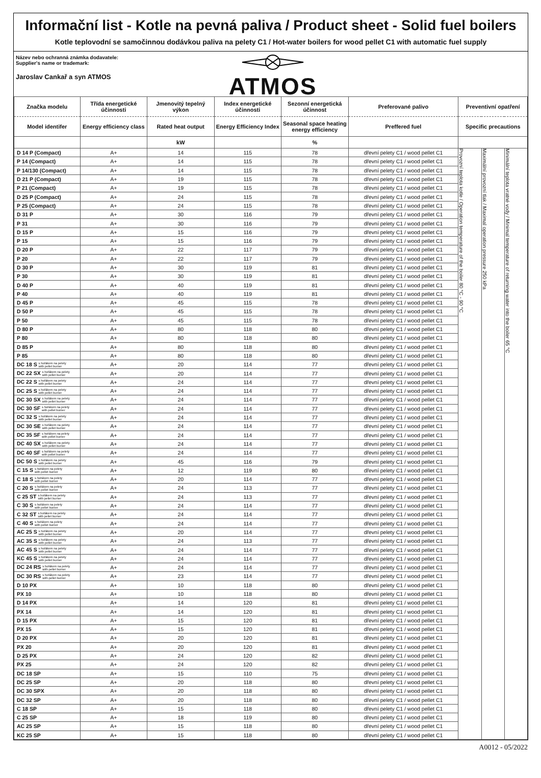Informační list - Kotle na pevná paliva / Product sheet - Solid fuel boilers
Kotle teplovodní se samočinnou dodávkou paliva na pelety C1 / Hot-water boilers for wood pellet C1 with automatic fuel supply
Název nebo ochranná známka dodavatele:
Supplier's name or trademark:
Jaroslav Cankař a syn ATMOS
ATMOS
| Značka modelu | Třída energetické účinnosti | Jmenovitý tepelný výkon | Index energetické účinnosti | Sezonní energetická účinnost | Preferované palivo | Preventivní opatření | | |
| --- | --- | --- | --- | --- | --- | --- | --- | --- |
| Model identifer | Energy efficiency class | Rated heat output | Energy Efficiency Index | Seasonal space heating energy efficiency | Preffered fuel | Specific precautions | | |
| | | kW | | % | | | | |
| D 14 P (Compact) | A+ | 14 | 115 | 78 | dřevní pelety C1 / wood pellet C1 | Provozní teplota kotle / Operation temperature of the boiler 80 °C - 90 °C | Maximální provozní tlak / Maximal operation pressure 250 kPa | Minimální teplota vratné vody / Minimal temperature of returning water into the boiler 65 °C |
| P 14 (Compact) | A+ | 14 | 115 | 78 | dřevní pelety C1 / wood pellet C1 | | | |
| P 14/130 (Compact) | A+ | 14 | 115 | 78 | dřevní pelety C1 / wood pellet C1 | | | |
| D 21 P (Compact) | A+ | 19 | 115 | 78 | dřevní pelety C1 / wood pellet C1 | | | |
| P 21 (Compact) | A+ | 19 | 115 | 78 | dřevní pelety C1 / wood pellet C1 | | | |
| D 25 P (Compact) | A+ | 24 | 115 | 78 | dřevní pelety C1 / wood pellet C1 | | | |
| P 25 (Compact) | A+ | 24 | 115 | 78 | dřevní pelety C1 / wood pellet C1 | | | |
| D 31 P | A+ | 30 | 116 | 79 | dřevní pelety C1 / wood pellet C1 | | | |
| P 31 | A+ | 30 | 116 | 79 | dřevní pelety C1 / wood pellet C1 | | | |
| D 15 P | A+ | 15 | 116 | 79 | dřevní pelety C1 / wood pellet C1 | | | |
| P 15 | A+ | 15 | 116 | 79 | dřevní pelety C1 / wood pellet C1 | | | |
| D 20 P | A+ | 22 | 117 | 79 | dřevní pelety C1 / wood pellet C1 | | | |
| P 20 | A+ | 22 | 117 | 79 | dřevní pelety C1 / wood pellet C1 | | | |
| D 30 P | A+ | 30 | 119 | 81 | dřevní pelety C1 / wood pellet C1 | | | |
| P 30 | A+ | 30 | 119 | 81 | dřevní pelety C1 / wood pellet C1 | | | |
| D 40 P | A+ | 40 | 119 | 81 | dřevní pelety C1 / wood pellet C1 | | | |
| P 40 | A+ | 40 | 119 | 81 | dřevní pelety C1 / wood pellet C1 | | | |
| D 45 P | A+ | 45 | 115 | 78 | dřevní pelety C1 / wood pellet C1 | | | |
| D 50 P | A+ | 45 | 115 | 78 | dřevní pelety C1 / wood pellet C1 | | | |
| P 50 | A+ | 45 | 115 | 78 | dřevní pelety C1 / wood pellet C1 | | | |
| D 80 P | A+ | 80 | 118 | 80 | dřevní pelety C1 / wood pellet C1 | | | |
| P 80 | A+ | 80 | 118 | 80 | dřevní pelety C1 / wood pellet C1 | | | |
| D 85 P | A+ | 80 | 118 | 80 | dřevní pelety C1 / wood pellet C1 | | | |
| P 85 | A+ | 80 | 118 | 80 | dřevní pelety C1 / wood pellet C1 | | | |
| DC 18 S s hořákem na pelety with pellet burner | A+ | 20 | 114 | 77 | dřevní pelety C1 / wood pellet C1 | | | |
| DC 22 SX s hořákem na pelety with pellet burner | A+ | 20 | 114 | 77 | dřevní pelety C1 / wood pellet C1 | | | |
| DC 22 S s hořákem na pelety with pellet burner | A+ | 24 | 114 | 77 | dřevní pelety C1 / wood pellet C1 | | | |
| DC 25 S s hořákem na pelety with pellet burner | A+ | 24 | 114 | 77 | dřevní pelety C1 / wood pellet C1 | | | |
| DC 30 SX s hořákem na pelety with pellet burner | A+ | 24 | 114 | 77 | dřevní pelety C1 / wood pellet C1 | | | |
| DC 30 SF s hořákem na pelety with pellet burner | A+ | 24 | 114 | 77 | dřevní pelety C1 / wood pellet C1 | | | |
| DC 32 S s hořákem na pelety with pellet burner | A+ | 24 | 114 | 77 | dřevní pelety C1 / wood pellet C1 | | | |
| DC 30 SE s hořákem na pelety with pellet burner | A+ | 24 | 114 | 77 | dřevní pelety C1 / wood pellet C1 | | | |
| DC 35 SF s hořákem na pelety with pellet burner | A+ | 24 | 114 | 77 | dřevní pelety C1 / wood pellet C1 | | | |
| DC 40 SX s hořákem na pelety with pellet burner | A+ | 24 | 114 | 77 | dřevní pelety C1 / wood pellet C1 | | | |
| DC 40 SF s hořákem na pelety with pellet burner | A+ | 24 | 114 | 77 | dřevní pelety C1 / wood pellet C1 | | | |
| DC 50 S s hořákem na pelety with pellet burner | A+ | 45 | 116 | 79 | dřevní pelety C1 / wood pellet C1 | | | |
| C 15 S s hořákem na pelety with pellet burner | A+ | 12 | 119 | 80 | dřevní pelety C1 / wood pellet C1 | | | |
| C 18 S s hořákem na pelety with pellet burner | A+ | 20 | 114 | 77 | dřevní pelety C1 / wood pellet C1 | | | |
| C 20 S s hořákem na pelety with pellet burner | A+ | 24 | 113 | 77 | dřevní pelety C1 / wood pellet C1 | | | |
| C 25 ST s hořákem na pelety with pellet burner | A+ | 24 | 113 | 77 | dřevní pelety C1 / wood pellet C1 | | | |
| C 30 S s hořákem na pelety with pellet burner | A+ | 24 | 114 | 77 | dřevní pelety C1 / wood pellet C1 | | | |
| C 32 ST s hořákem na pelety with pellet burner | A+ | 24 | 114 | 77 | dřevní pelety C1 / wood pellet C1 | | | |
| C 40 S s hořákem na pelety with pellet burner | A+ | 24 | 114 | 77 | dřevní pelety C1 / wood pellet C1 | | | |
| AC 25 S s hořákem na pelety with pellet burner | A+ | 20 | 114 | 77 | dřevní pelety C1 / wood pellet C1 | | | |
| AC 35 S s hořákem na pelety with pellet burner | A+ | 24 | 113 | 77 | dřevní pelety C1 / wood pellet C1 | | | |
| AC 45 S s hořákem na pelety with pellet burner | A+ | 24 | 114 | 77 | dřevní pelety C1 / wood pellet C1 | | | |
| KC 45 S s hořákem na pelety with pellet burner | A+ | 24 | 114 | 77 | dřevní pelety C1 / wood pellet C1 | | | |
| DC 24 RS s hořákem na pelety with pellet burner | A+ | 24 | 114 | 77 | dřevní pelety C1 / wood pellet C1 | | | |
| DC 30 RS s hořákem na pelety with pellet burner | A+ | 23 | 114 | 77 | dřevní pelety C1 / wood pellet C1 | | | |
| D 10 PX | A+ | 10 | 118 | 80 | dřevní pelety C1 / wood pellet C1 | | | |
| PX 10 | A+ | 10 | 118 | 80 | dřevní pelety C1 / wood pellet C1 | | | |
| D 14 PX | A+ | 14 | 120 | 81 | dřevní pelety C1 / wood pellet C1 | | | |
| PX 14 | A+ | 14 | 120 | 81 | dřevní pelety C1 / wood pellet C1 | | | |
| D 15 PX | A+ | 15 | 120 | 81 | dřevní pelety C1 / wood pellet C1 | | | |
| PX 15 | A+ | 15 | 120 | 81 | dřevní pelety C1 / wood pellet C1 | | | |
| D 20 PX | A+ | 20 | 120 | 81 | dřevní pelety C1 / wood pellet C1 | | | |
| PX 20 | A+ | 20 | 120 | 81 | dřevní pelety C1 / wood pellet C1 | | | |
| D 25 PX | A+ | 24 | 120 | 82 | dřevní pelety C1 / wood pellet C1 | | | |
| PX 25 | A+ | 24 | 120 | 82 | dřevní pelety C1 / wood pellet C1 | | | |
| DC 18 SP | A+ | 15 | 110 | 75 | dřevní pelety C1 / wood pellet C1 | | | |
| DC 25 SP | A+ | 20 | 118 | 80 | dřevní pelety C1 / wood pellet C1 | | | |
| DC 30 SPX | A+ | 20 | 118 | 80 | dřevní pelety C1 / wood pellet C1 | | | |
| DC 32 SP | A+ | 20 | 118 | 80 | dřevní pelety C1 / wood pellet C1 | | | |
| C 18 SP | A+ | 15 | 118 | 80 | dřevní pelety C1 / wood pellet C1 | | | |
| C 25 SP | A+ | 18 | 119 | 80 | dřevní pelety C1 / wood pellet C1 | | | |
| AC 25 SP | A+ | 15 | 118 | 80 | dřevní pelety C1 / wood pellet C1 | | | |
| KC 25 SP | A+ | 15 | 118 | 80 | dřevní pelety C1 / wood pellet C1 | | | |
A0012 - 05/2022